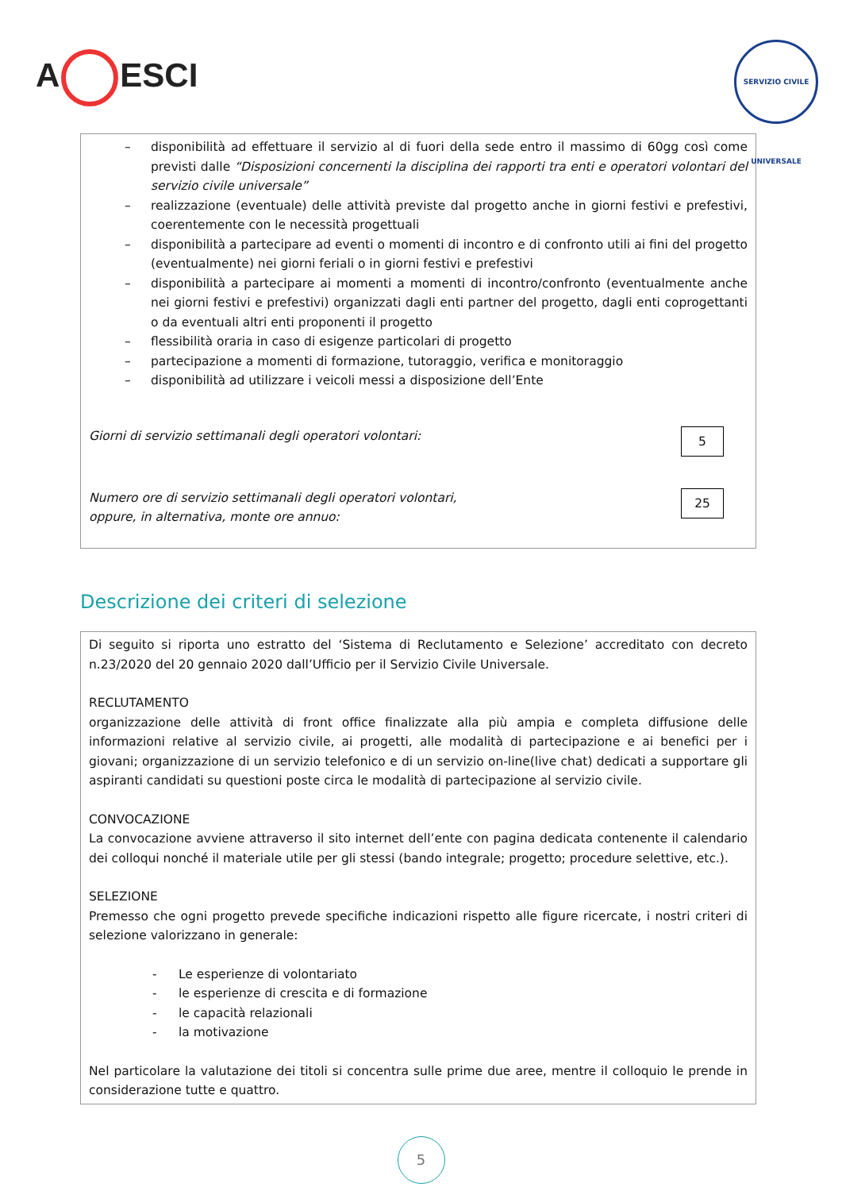A ESCI
SERVIZIO CIVILE UNIVERSALE
– disponibilità ad effettuare il servizio al di fuori della sede entro il massimo di 60gg così come previsti dalle “Disposizioni concernenti la disciplina dei rapporti tra enti e operatori volontari del servizio civile universale”
– realizzazione (eventuale) delle attività previste dal progetto anche in giorni festivi e prefestivi, coerentemente con le necessità progettuali
– disponibilità a partecipare ad eventi o momenti di incontro e di confronto utili ai fini del progetto (eventualmente) nei giorni feriali o in giorni festivi e prefestivi
– disponibilità a partecipare ai momenti a momenti di incontro/confronto (eventualmente anche nei giorni festivi e prefestivi) organizzati dagli enti partner del progetto, dagli enti coprogettanti o da eventuali altri enti proponenti il progetto
– flessibilità oraria in caso di esigenze particolari di progetto
– partecipazione a momenti di formazione, tutoraggio, verifica e monitoraggio
– disponibilità ad utilizzare i veicoli messi a disposizione dell’Ente
Giorni di servizio settimanali degli operatori volontari:
5
Numero ore di servizio settimanali degli operatori volontari,
oppure, in alternativa, monte ore annuo:
25
Descrizione dei criteri di selezione
Di seguito si riporta uno estratto del ‘Sistema di Reclutamento e Selezione’ accreditato con decreto n.23/2020 del 20 gennaio 2020 dall’Ufficio per il Servizio Civile Universale.
RECLUTAMENTO
organizzazione delle attività di front office finalizzate alla più ampia e completa diffusione delle informazioni relative al servizio civile, ai progetti, alle modalità di partecipazione e ai benefici per i giovani; organizzazione di un servizio telefonico e di un servizio on-line(live chat) dedicati a supportare gli aspiranti candidati su questioni poste circa le modalità di partecipazione al servizio civile.
CONVOCAZIONE
La convocazione avviene attraverso il sito internet dell’ente con pagina dedicata contenente il calendario dei colloqui nonché il materiale utile per gli stessi (bando integrale; progetto; procedure selettive, etc.).
SELEZIONE
Premesso che ogni progetto prevede specifiche indicazioni rispetto alle figure ricercate, i nostri criteri di selezione valorizzano in generale:
- Le esperienze di volontariato
- le esperienze di crescita e di formazione
- le capacità relazionali
- la motivazione
Nel particolare la valutazione dei titoli si concentra sulle prime due aree, mentre il colloquio le prende in considerazione tutte e quattro.
5